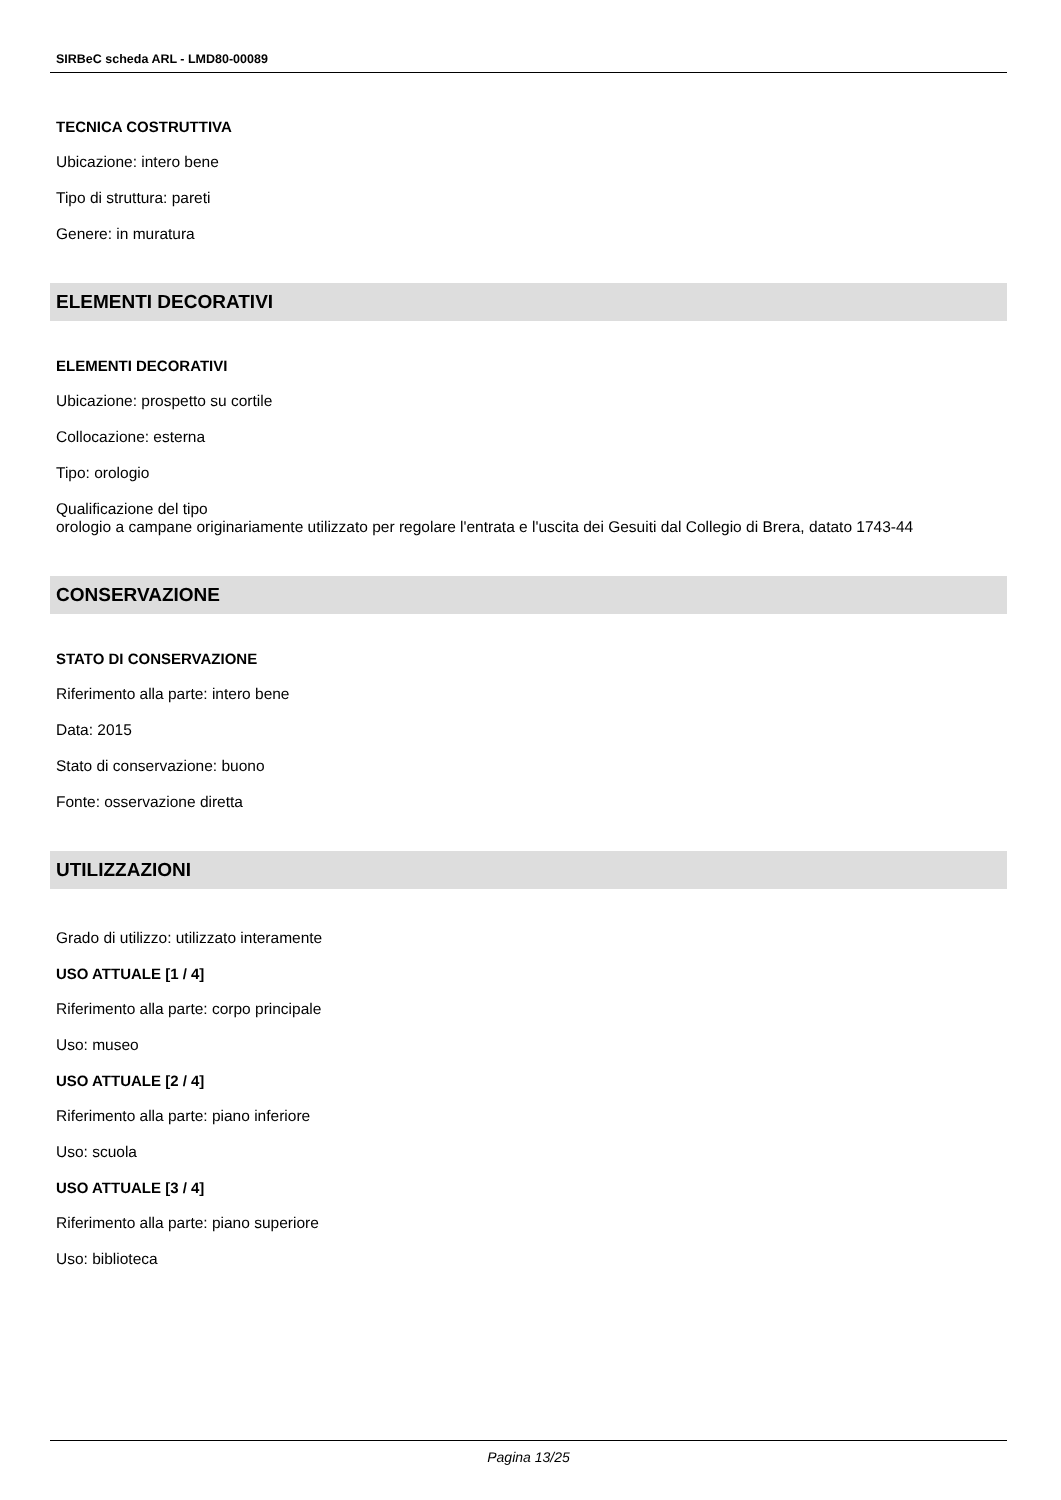SIRBeC scheda ARL - LMD80-00089
TECNICA COSTRUTTIVA
Ubicazione: intero bene
Tipo di struttura: pareti
Genere: in muratura
ELEMENTI DECORATIVI
ELEMENTI DECORATIVI
Ubicazione: prospetto su cortile
Collocazione: esterna
Tipo: orologio
Qualificazione del tipo
orologio a campane originariamente utilizzato per regolare l'entrata e l'uscita dei Gesuiti dal Collegio di Brera, datato 1743-44
CONSERVAZIONE
STATO DI CONSERVAZIONE
Riferimento alla parte: intero bene
Data: 2015
Stato di conservazione: buono
Fonte: osservazione diretta
UTILIZZAZIONI
Grado di utilizzo: utilizzato interamente
USO ATTUALE [1 / 4]
Riferimento alla parte: corpo principale
Uso: museo
USO ATTUALE [2 / 4]
Riferimento alla parte: piano inferiore
Uso: scuola
USO ATTUALE [3 / 4]
Riferimento alla parte: piano superiore
Uso: biblioteca
Pagina 13/25